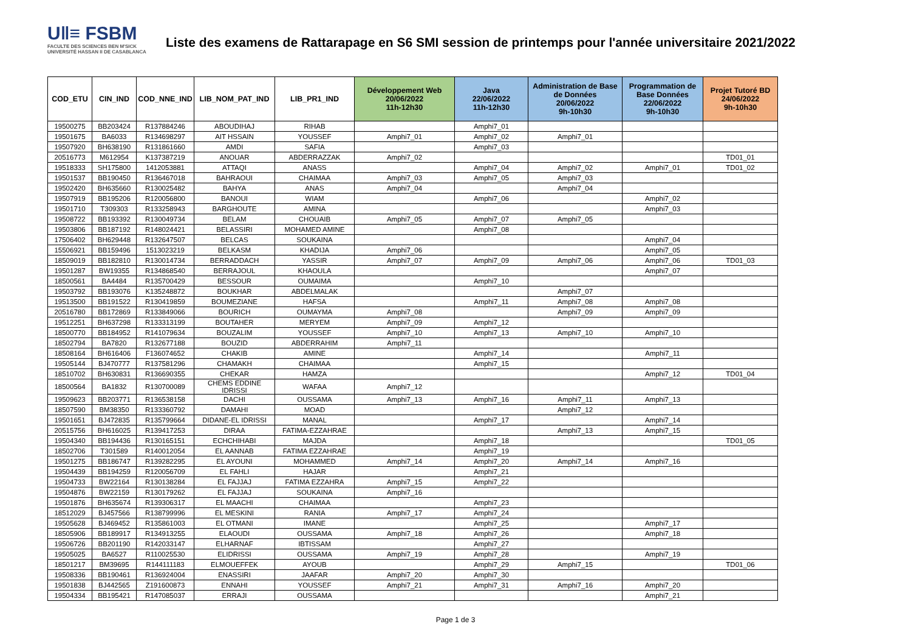U‖≡ FSBM
FACULTE DES SCIENCES BEN M'SICK
UNIVERSITÉ HASSAN II DE CASABLANCA
Liste des examens de Rattarapage en S6 SMI session de printemps pour l'année universitaire 2021/2022
| COD_ETU | CIN_IND | COD_NNE_IND | LIB_NOM_PAT_IND | LIB_PR1_IND | Développement Web 20/06/2022 11h-12h30 | Java 22/06/2022 11h-12h30 | Administration de Base de Données 20/06/2022 9h-10h30 | Programmation de Base Données 22/06/2022 9h-10h30 | Projet Tutoré BD 24/06/2022 9h-10h30 |
| --- | --- | --- | --- | --- | --- | --- | --- | --- | --- |
| 19500275 | BB203424 | R137884246 | ABOUDIHAJ | RIHAB | | Amphi7_01 | | | |
| 19501675 | BA6033 | R134698297 | AIT HSSAIN | YOUSSEF | Amphi7_01 | Amphi7_02 | Amphi7_01 | | |
| 19507920 | BH638190 | R131861660 | AMDI | SAFIA | | Amphi7_03 | | | |
| 20516773 | M612954 | K137387219 | ANOUAR | ABDERRAZZAK | Amphi7_02 | | | | TD01_01 |
| 19518333 | SH175800 | 1412053881 | ATTAQI | ANASS | | Amphi7_04 | Amphi7_02 | Amphi7_01 | TD01_02 |
| 19501537 | BB190450 | R136467018 | BAHRAOUI | CHAIMAA | Amphi7_03 | Amphi7_05 | Amphi7_03 | | |
| 19502420 | BH635660 | R130025482 | BAHYA | ANAS | Amphi7_04 | | Amphi7_04 | | |
| 19507919 | BB195206 | R120056800 | BANOUI | WIAM | | Amphi7_06 | | Amphi7_02 | |
| 19501710 | T309303 | R133258943 | BARGHOUTE | AMINA | | | | Amphi7_03 | |
| 19508722 | BB193392 | R130049734 | BELAM | CHOUAIB | Amphi7_05 | Amphi7_07 | Amphi7_05 | | |
| 19503806 | BB187192 | R148024421 | BELASSIRI | MOHAMED AMINE | | Amphi7_08 | | | |
| 17506402 | BH629448 | R132647507 | BELCAS | SOUKAINA | | | | Amphi7_04 | |
| 15506921 | BB159496 | 1513023219 | BELKASM | KHADIJA | Amphi7_06 | | | Amphi7_05 | |
| 18509019 | BB182810 | R130014734 | BERRADDACH | YASSIR | Amphi7_07 | Amphi7_09 | Amphi7_06 | Amphi7_06 | TD01_03 |
| 19501287 | BW19355 | R134868540 | BERRAJOUL | KHAOULA | | | | Amphi7_07 | |
| 18500561 | BA4484 | R135700429 | BESSOUR | OUMAIMA | | Amphi7_10 | | | |
| 19503792 | BB193076 | K135248872 | BOUKHAR | ABDELMALAK | | | Amphi7_07 | | |
| 19513500 | BB191522 | R130419859 | BOUMEZIANE | HAFSA | | Amphi7_11 | Amphi7_08 | Amphi7_08 | |
| 20516780 | BB172869 | R133849066 | BOURICH | OUMAYMA | Amphi7_08 | | Amphi7_09 | Amphi7_09 | |
| 19512251 | BH637298 | R133313199 | BOUTAHER | MERYEM | Amphi7_09 | Amphi7_12 | | | |
| 18500770 | BB184952 | R141079634 | BOUZALIM | YOUSSEF | Amphi7_10 | Amphi7_13 | Amphi7_10 | Amphi7_10 | |
| 18502794 | BA7820 | R132677188 | BOUZID | ABDERRAHIM | Amphi7_11 | | | | |
| 18508164 | BH616406 | F136074652 | CHAKIB | AMINE | | Amphi7_14 | | Amphi7_11 | |
| 19505144 | BJ470777 | R137581296 | CHAMAKH | CHAIMAA | | Amphi7_15 | | | |
| 18510702 | BH630831 | R136690355 | CHEKAR | HAMZA | | | | Amphi7_12 | TD01_04 |
| 18500564 | BA1832 | R130700089 | CHEMS EDDINE IDRISSI | WAFAA | Amphi7_12 | | | | |
| 19509623 | BB203771 | R136538158 | DACHI | OUSSAMA | Amphi7_13 | Amphi7_16 | Amphi7_11 | Amphi7_13 | |
| 18507590 | BM38350 | R133360792 | DAMAHI | MOAD | | | Amphi7_12 | | |
| 19501651 | BJ472835 | R135799664 | DIDANE-EL IDRISSI | MANAL | | Amphi7_17 | | Amphi7_14 | |
| 20515756 | BH616025 | R139417253 | DIRAA | FATIMA-EZZAHRAE | | | Amphi7_13 | Amphi7_15 | |
| 19504340 | BB194436 | R130165151 | ECHCHIHABI | MAJDA | | Amphi7_18 | | | TD01_05 |
| 18502706 | T301589 | R140012054 | EL AANNAB | FATIMA EZZAHRAE | | Amphi7_19 | | | |
| 19501275 | BB186747 | R139282295 | EL AYOUNI | MOHAMMED | Amphi7_14 | Amphi7_20 | Amphi7_14 | Amphi7_16 | |
| 19504439 | BB194259 | R120056709 | EL FAHLI | HAJAR | | Amphi7_21 | | | |
| 19504733 | BW22164 | R130138284 | EL FAJJAJ | FATIMA EZZAHRA | Amphi7_15 | Amphi7_22 | | | |
| 19504876 | BW22159 | R130179262 | EL FAJJAJ | SOUKAINA | Amphi7_16 | | | | |
| 19501876 | BH635674 | R139306317 | EL MAACHI | CHAIMAA | | Amphi7_23 | | | |
| 18512029 | BJ457566 | R138799996 | EL MESKINI | RANIA | Amphi7_17 | Amphi7_24 | | | |
| 19505628 | BJ469452 | R135861003 | EL OTMANI | IMANE | | Amphi7_25 | | Amphi7_17 | |
| 18505906 | BB189917 | R134913255 | ELAOUDI | OUSSAMA | Amphi7_18 | Amphi7_26 | | Amphi7_18 | |
| 19506726 | BB201190 | R142033147 | ELHARNAF | IBTISSAM | | Amphi7_27 | | | |
| 19505025 | BA6527 | R110025530 | ELIDRISSI | OUSSAMA | Amphi7_19 | Amphi7_28 | | Amphi7_19 | |
| 18501217 | BM39695 | R144111183 | ELMOUEFFEK | AYOUB | | Amphi7_29 | Amphi7_15 | | TD01_06 |
| 19508336 | BB190461 | R136924004 | ENASSIRI | JAAFAR | Amphi7_20 | Amphi7_30 | | | |
| 19501838 | BJ442565 | Z191600873 | ENNAHI | YOUSSEF | Amphi7_21 | Amphi7_31 | Amphi7_16 | Amphi7_20 | |
| 19504334 | BB195421 | R147085037 | ERRAJI | OUSSAMA | | | | Amphi7_21 | |
Page 1 de 3